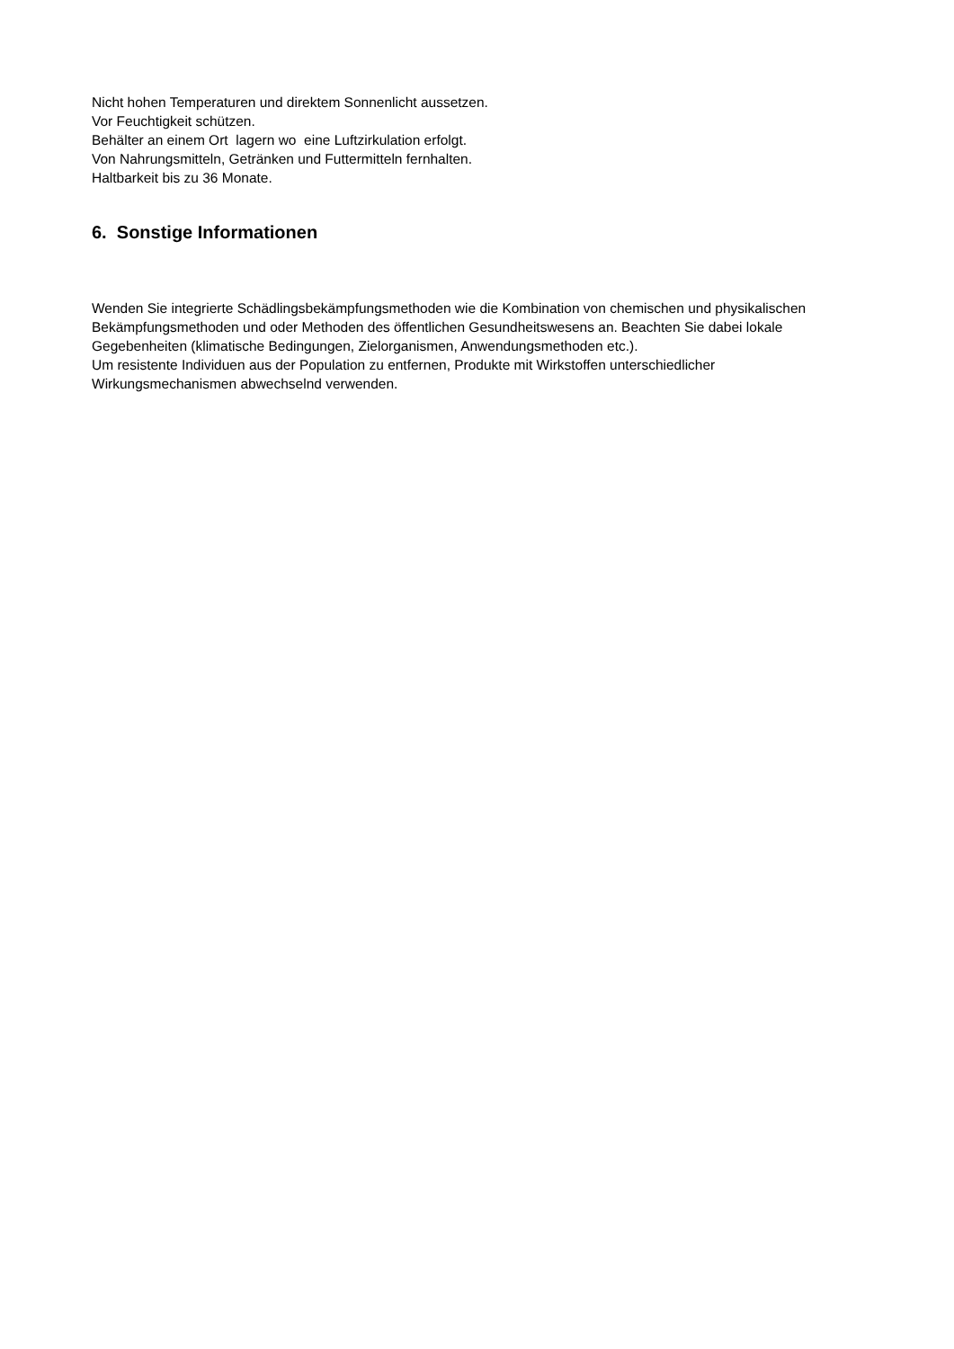Nicht hohen Temperaturen und direktem Sonnenlicht aussetzen.
Vor Feuchtigkeit schützen.
Behälter an einem Ort lagern wo eine Luftzirkulation erfolgt.
Von Nahrungsmitteln, Getränken und Futtermitteln fernhalten.
Haltbarkeit bis zu 36 Monate.
6. Sonstige Informationen
Wenden Sie integrierte Schädlingsbekämpfungsmethoden wie die Kombination von chemischen und physikalischen Bekämpfungsmethoden und oder Methoden des öffentlichen Gesundheitswesens an. Beachten Sie dabei lokale Gegebenheiten (klimatische Bedingungen, Zielorganismen, Anwendungsmethoden etc.).
Um resistente Individuen aus der Population zu entfernen, Produkte mit Wirkstoffen unterschiedlicher Wirkungsmechanismen abwechselnd verwenden.